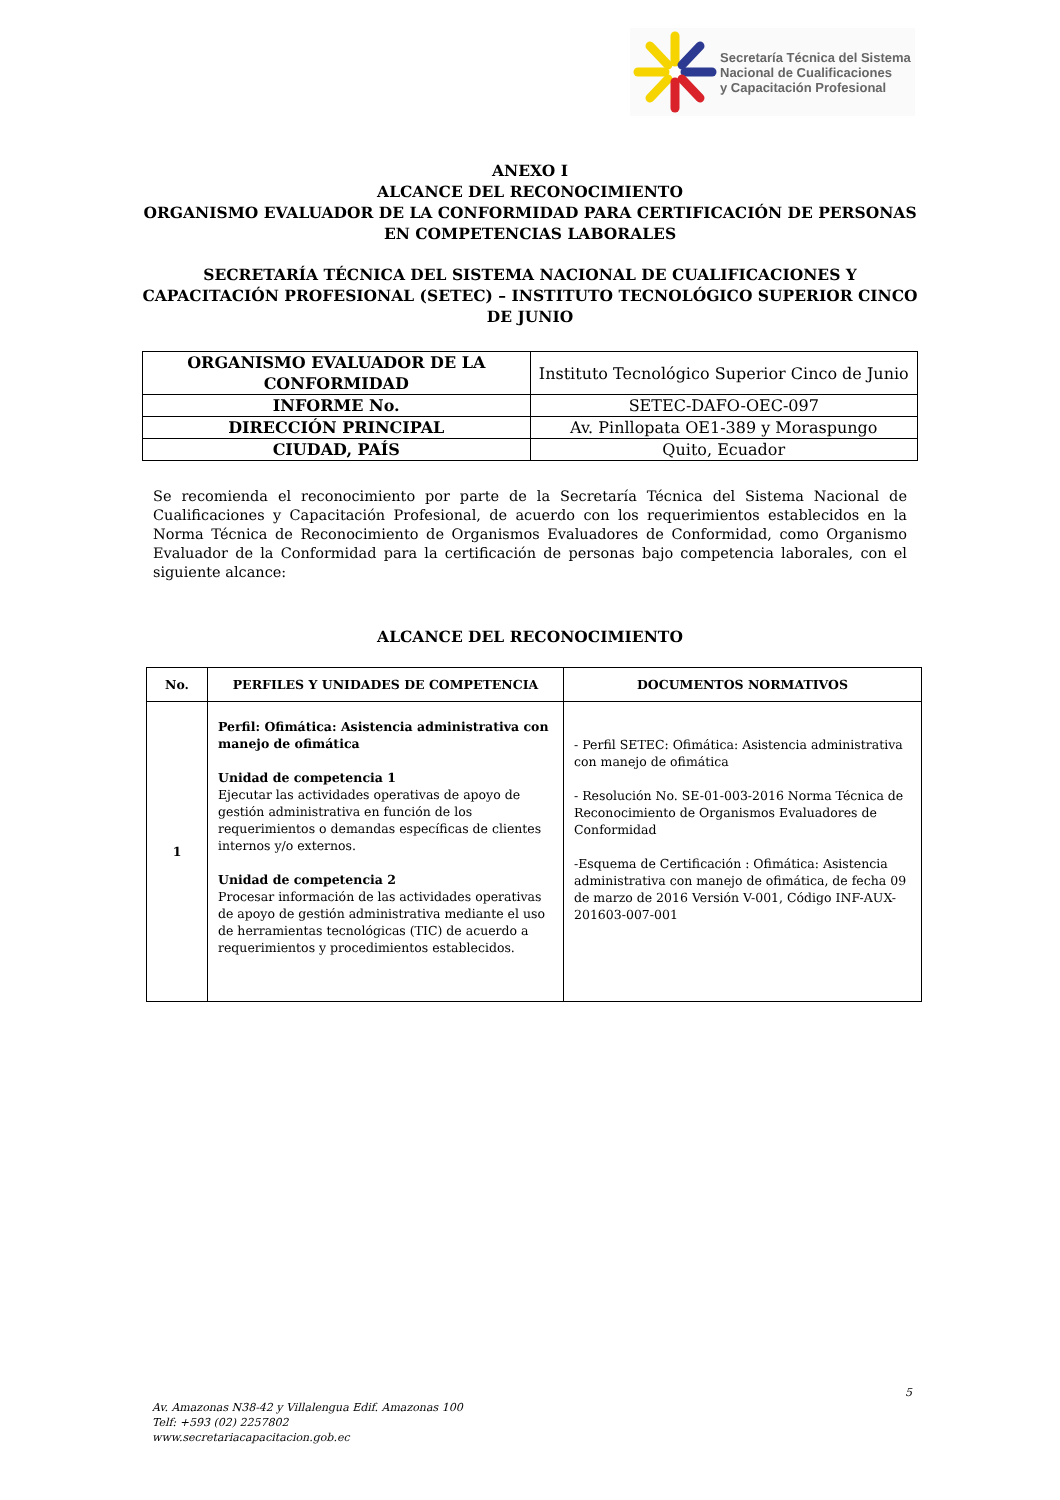Secretaría Técnica del Sistema
Nacional de Cualificaciones
y Capacitación Profesional
ANEXO I
ALCANCE DEL RECONOCIMIENTO
ORGANISMO EVALUADOR DE LA CONFORMIDAD PARA CERTIFICACIÓN DE PERSONAS EN COMPETENCIAS LABORALES
SECRETARÍA TÉCNICA DEL SISTEMA NACIONAL DE CUALIFICACIONES Y CAPACITACIÓN PROFESIONAL (SETEC) – INSTITUTO TECNOLÓGICO SUPERIOR CINCO DE JUNIO
| ORGANISMO EVALUADOR DE LA CONFORMIDAD | Instituto Tecnológico Superior Cinco de Junio |
| INFORME No. | SETEC-DAFO-OEC-097 |
| DIRECCIÓN PRINCIPAL | Av. Pinllopata OE1-389 y Moraspungo |
| CIUDAD, PAÍS | Quito, Ecuador |
Se recomienda el reconocimiento por parte de la Secretaría Técnica del Sistema Nacional de Cualificaciones y Capacitación Profesional, de acuerdo con los requerimientos establecidos en la Norma Técnica de Reconocimiento de Organismos Evaluadores de Conformidad, como Organismo Evaluador de la Conformidad para la certificación de personas bajo competencia laborales, con el siguiente alcance:
ALCANCE DEL RECONOCIMIENTO
| No. | PERFILES Y UNIDADES DE COMPETENCIA | DOCUMENTOS NORMATIVOS |
| --- | --- | --- |
| 1 | Perfil: Ofimática: Asistencia administrativa con manejo de ofimática Unidad de competencia 1 Ejecutar las actividades operativas de apoyo de gestión administrativa en función de los requerimientos o demandas específicas de clientes internos y/o externos. Unidad de competencia 2 Procesar información de las actividades operativas de apoyo de gestión administrativa mediante el uso de herramientas tecnológicas (TIC) de acuerdo a requerimientos y procedimientos establecidos. | - Perfil SETEC: Ofimática: Asistencia administrativa con manejo de ofimática - Resolución No. SE-01-003-2016 Norma Técnica de Reconocimiento de Organismos Evaluadores de Conformidad -Esquema de Certificación : Ofimática: Asistencia administrativa con manejo de ofimática, de fecha 09 de marzo de 2016 Versión V-001, Código INF-AUX-201603-007-001 |
5
Av. Amazonas N38-42 y Villalengua Edif. Amazonas 100
Telf: +593 (02) 2257802
www.secretariacapacitacion.gob.ec